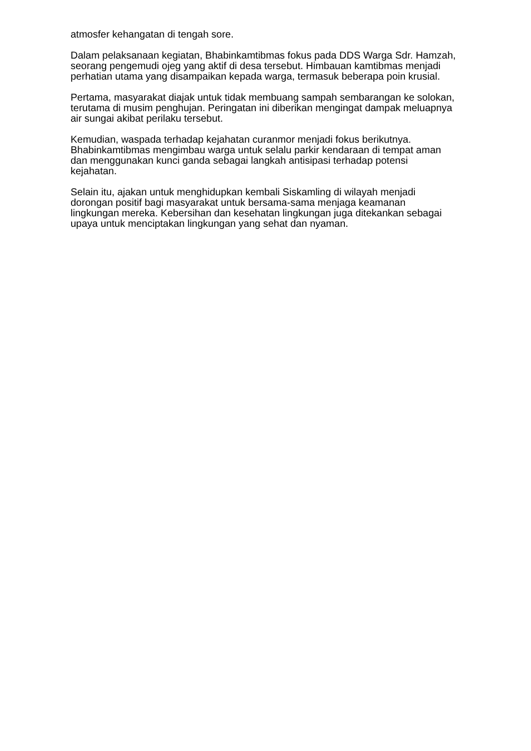atmosfer kehangatan di tengah sore.
Dalam pelaksanaan kegiatan, Bhabinkamtibmas fokus pada DDS Warga Sdr. Hamzah, seorang pengemudi ojeg yang aktif di desa tersebut. Himbauan kamtibmas menjadi perhatian utama yang disampaikan kepada warga, termasuk beberapa poin krusial.
Pertama, masyarakat diajak untuk tidak membuang sampah sembarangan ke solokan, terutama di musim penghujan. Peringatan ini diberikan mengingat dampak meluapnya air sungai akibat perilaku tersebut.
Kemudian, waspada terhadap kejahatan curanmor menjadi fokus berikutnya. Bhabinkamtibmas mengimbau warga untuk selalu parkir kendaraan di tempat aman dan menggunakan kunci ganda sebagai langkah antisipasi terhadap potensi kejahatan.
Selain itu, ajakan untuk menghidupkan kembali Siskamling di wilayah menjadi dorongan positif bagi masyarakat untuk bersama-sama menjaga keamanan lingkungan mereka. Kebersihan dan kesehatan lingkungan juga ditekankan sebagai upaya untuk menciptakan lingkungan yang sehat dan nyaman.